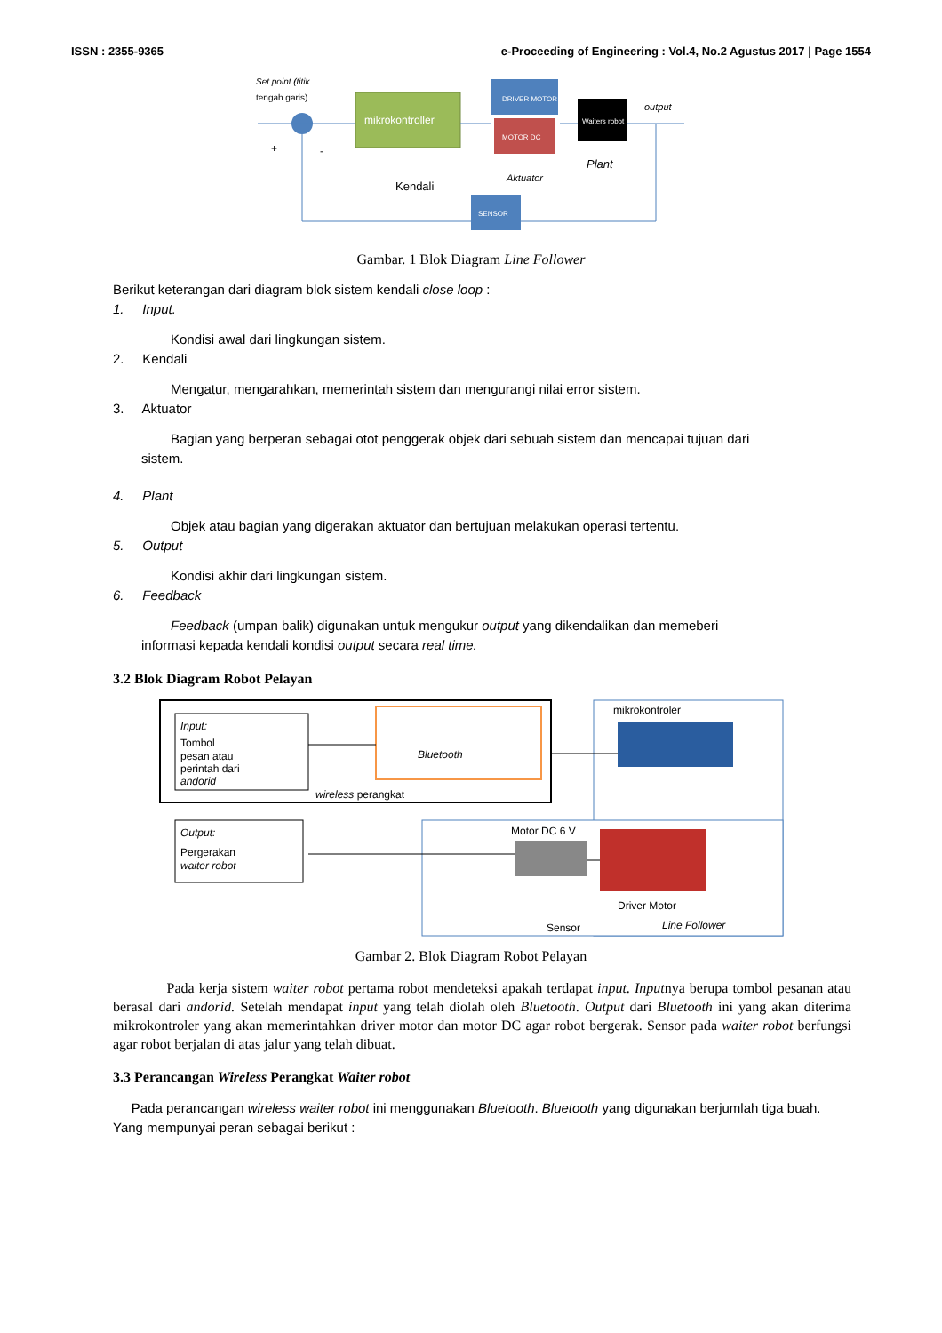ISSN : 2355-9365 e-Proceeding of Engineering : Vol.4, No.2 Agustus 2017 | Page 1554
Set point (titik
tengah garis)
mikrokontroller
DRIVER MOTOR
MOTOR DC
Waiters robot
output
Kendali
Aktuator
Plant
SENSOR
+
-
Gambar. 1 Blok Diagram Line Follower
Berikut keterangan dari diagram blok sistem kendali close loop :
1. Input.
Kondisi awal dari lingkungan sistem.
2. Kendali
Mengatur, mengarahkan, memerintah sistem dan mengurangi nilai error sistem.
3. Aktuator
Bagian yang berperan sebagai otot penggerak objek dari sebuah sistem dan mencapai tujuan dari
sistem.
4. Plant
Objek atau bagian yang digerakan aktuator dan bertujuan melakukan operasi tertentu.
5. Output
Kondisi akhir dari lingkungan sistem.
6. Feedback
Feedback (umpan balik) digunakan untuk mengukur output yang dikendalikan dan memeberi
informasi kepada kendali kondisi output secara real time.
3.2 Blok Diagram Robot Pelayan
Input:
Tombol
pesan atau
perintah dari
andorid
Bluetooth
wireless perangkat
mikrokontroler
Output:
Pergerakan
waiter robot
Motor DC 6 V
Driver Motor
Sensor
Line Follower
Gambar 2. Blok Diagram Robot Pelayan
Pada kerja sistem waiter robot pertama robot mendeteksi apakah terdapat input. Inputnya berupa tombol pesanan atau berasal dari andorid. Setelah mendapat input yang telah diolah oleh Bluetooth. Output dari Bluetooth ini yang akan diterima mikrokontroler yang akan memerintahkan driver motor dan motor DC agar robot bergerak. Sensor pada waiter robot berfungsi agar robot berjalan di atas jalur yang telah dibuat.
3.3 Perancangan Wireless Perangkat Waiter robot
Pada perancangan wireless waiter robot ini menggunakan Bluetooth. Bluetooth yang digunakan berjumlah tiga buah. Yang mempunyai peran sebagai berikut :